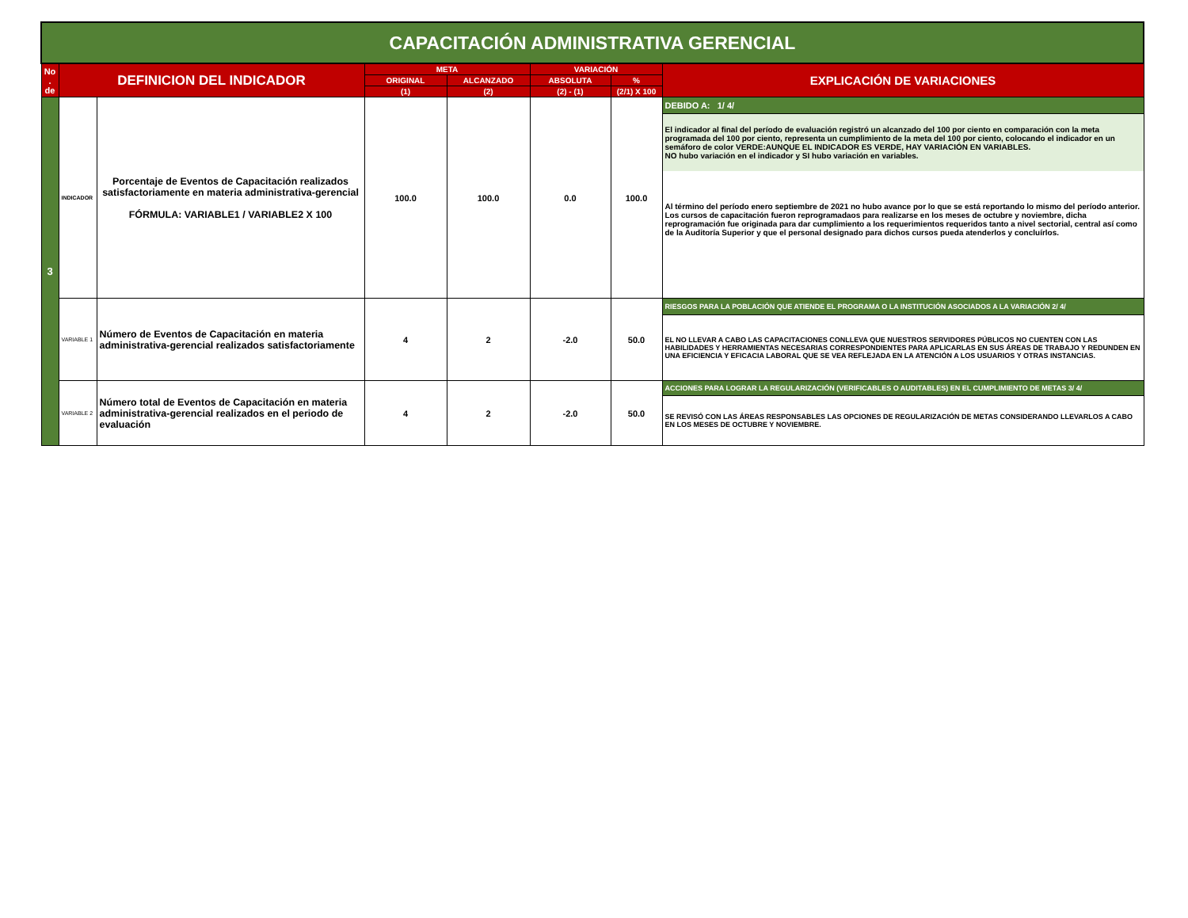| CAPACITACIÓN ADMINISTRATIVA GERENCIAL | | | | | | | |
| No . de | DEFINICION DEL INDICADOR | | META | | VARIACIÓN | | EXPLICACIÓN DE VARIACIONES |
| | | | ORIGINAL | ALCANZADO | ABSOLUTA | % | |
| | | | (1) | (2) | (2) - (1) | (2/1) X 100 | |
| 3 | INDICADOR | Porcentaje de Eventos de Capacitación realizados satisfactoriamente en materia administrativa-gerencial FÓRMULA: VARIABLE1 / VARIABLE2 X 100 | 100.0 | 100.0 | 0.0 | 100.0 | DEBIDO A: 1/ 4/ |
| | | | | | | | El indicador al final del período de evaluación registró un alcanzado del 100 por ciento en comparación con la meta programada del 100 por ciento, representa un cumplimiento de la meta del 100 por ciento, colocando el indicador en un semáforo de color VERDE:AUNQUE EL INDICADOR ES VERDE, HAY VARIACIÓN EN VARIABLES. NO hubo variación en el indicador y SI hubo variación en variables. Al término del período enero septiembre de 2021 no hubo avance por lo que se está reportando lo mismo del período anterior. Los cursos de capacitación fueron reprogramadaos para realizarse en los meses de octubre y noviembre, dicha reprogramación fue originada para dar cumplimiento a los requerimientos requeridos tanto a nivel sectorial, central así como de la Auditoría Superior y que el personal designado para dichos cursos pueda atenderlos y concluírlos. |
| | VARIABLE 1 | Número de Eventos de Capacitación en materia administrativa-gerencial realizados satisfactoriamente | 4 | 2 | -2.0 | 50.0 | RIESGOS PARA LA POBLACIÓN QUE ATIENDE EL PROGRAMA O LA INSTITUCIÓN ASOCIADOS A LA VARIACIÓN 2/ 4/ |
| | | | | | | | EL NO LLEVAR A CABO LAS CAPACITACIONES CONLLEVA QUE NUESTROS SERVIDORES PÚBLICOS NO CUENTEN CON LAS HABILIDADES Y HERRAMIENTAS NECESARIAS CORRESPONDIENTES PARA APLICARLAS EN SUS ÁREAS DE TRABAJO Y REDUNDEN EN UNA EFICIENCIA Y EFICACIA LABORAL QUE SE VEA REFLEJADA EN LA ATENCIÓN A LOS USUARIOS Y OTRAS INSTANCIAS. |
| | VARIABLE 2 | Número total de Eventos de Capacitación en materia administrativa-gerencial realizados en el periodo de evaluación | 4 | 2 | -2.0 | 50.0 | ACCIONES PARA LOGRAR LA REGULARIZACIÓN (VERIFICABLES O AUDITABLES) EN EL CUMPLIMIENTO DE METAS 3/ 4/ |
| | | | | | | | SE REVISÓ CON LAS ÁREAS RESPONSABLES LAS OPCIONES DE REGULARIZACIÓN DE METAS CONSIDERANDO LLEVARLOS A CABO EN LOS MESES DE OCTUBRE Y NOVIEMBRE. |